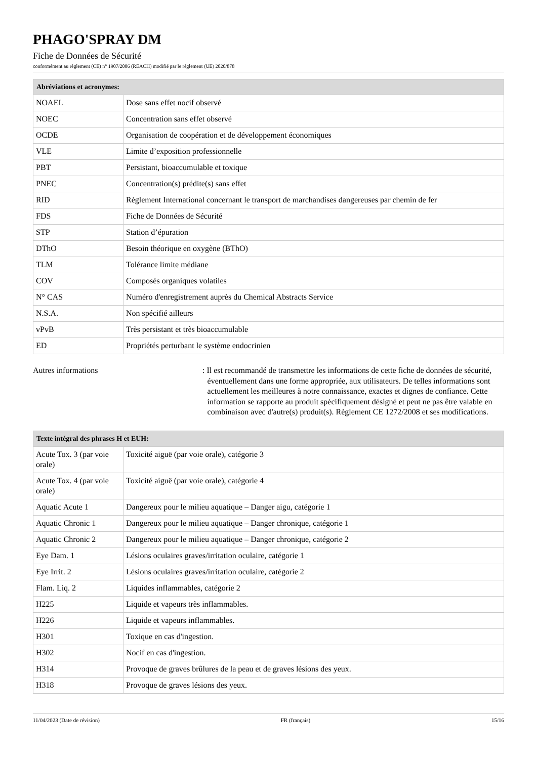PHAGO'SPRAY DM
Fiche de Données de Sécurité
conformément au règlement (CE) n° 1907/2006 (REACH) modifié par le règlement (UE) 2020/878
| Abréviations et acronymes: | |
| --- | --- |
| NOAEL | Dose sans effet nocif observé |
| NOEC | Concentration sans effet observé |
| OCDE | Organisation de coopération et de développement économiques |
| VLE | Limite d’exposition professionnelle |
| PBT | Persistant, bioaccumulable et toxique |
| PNEC | Concentration(s) prédite(s) sans effet |
| RID | Règlement International concernant le transport de marchandises dangereuses par chemin de fer |
| FDS | Fiche de Données de Sécurité |
| STP | Station d’épuration |
| DThO | Besoin théorique en oxygène (BThO) |
| TLM | Tolérance limite médiane |
| COV | Composés organiques volatiles |
| N° CAS | Numéro d'enregistrement auprès du Chemical Abstracts Service |
| N.S.A. | Non spécifié ailleurs |
| vPvB | Très persistant et très bioaccumulable |
| ED | Propriétés perturbant le système endocrinien |
Autres informations : Il est recommandé de transmettre les informations de cette fiche de données de sécurité, éventuellement dans une forme appropriée, aux utilisateurs. De telles informations sont actuellement les meilleures à notre connaissance, exactes et dignes de confiance. Cette information se rapporte au produit spécifiquement désigné et peut ne pas être valable en combinaison avec d'autre(s) produit(s). Règlement CE 1272/2008 et ses modifications.
| Texte intégral des phrases H et EUH: | |
| --- | --- |
| Acute Tox. 3 (par voie orale) | Toxicité aiguë (par voie orale), catégorie 3 |
| Acute Tox. 4 (par voie orale) | Toxicité aiguë (par voie orale), catégorie 4 |
| Aquatic Acute 1 | Dangereux pour le milieu aquatique – Danger aigu, catégorie 1 |
| Aquatic Chronic 1 | Dangereux pour le milieu aquatique – Danger chronique, catégorie 1 |
| Aquatic Chronic 2 | Dangereux pour le milieu aquatique – Danger chronique, catégorie 2 |
| Eye Dam. 1 | Lésions oculaires graves/irritation oculaire, catégorie 1 |
| Eye Irrit. 2 | Lésions oculaires graves/irritation oculaire, catégorie 2 |
| Flam. Liq. 2 | Liquides inflammables, catégorie 2 |
| H225 | Liquide et vapeurs très inflammables. |
| H226 | Liquide et vapeurs inflammables. |
| H301 | Toxique en cas d'ingestion. |
| H302 | Nocif en cas d'ingestion. |
| H314 | Provoque de graves brûlures de la peau et de graves lésions des yeux. |
| H318 | Provoque de graves lésions des yeux. |
11/04/2023 (Date de révision) FR (français) 15/16